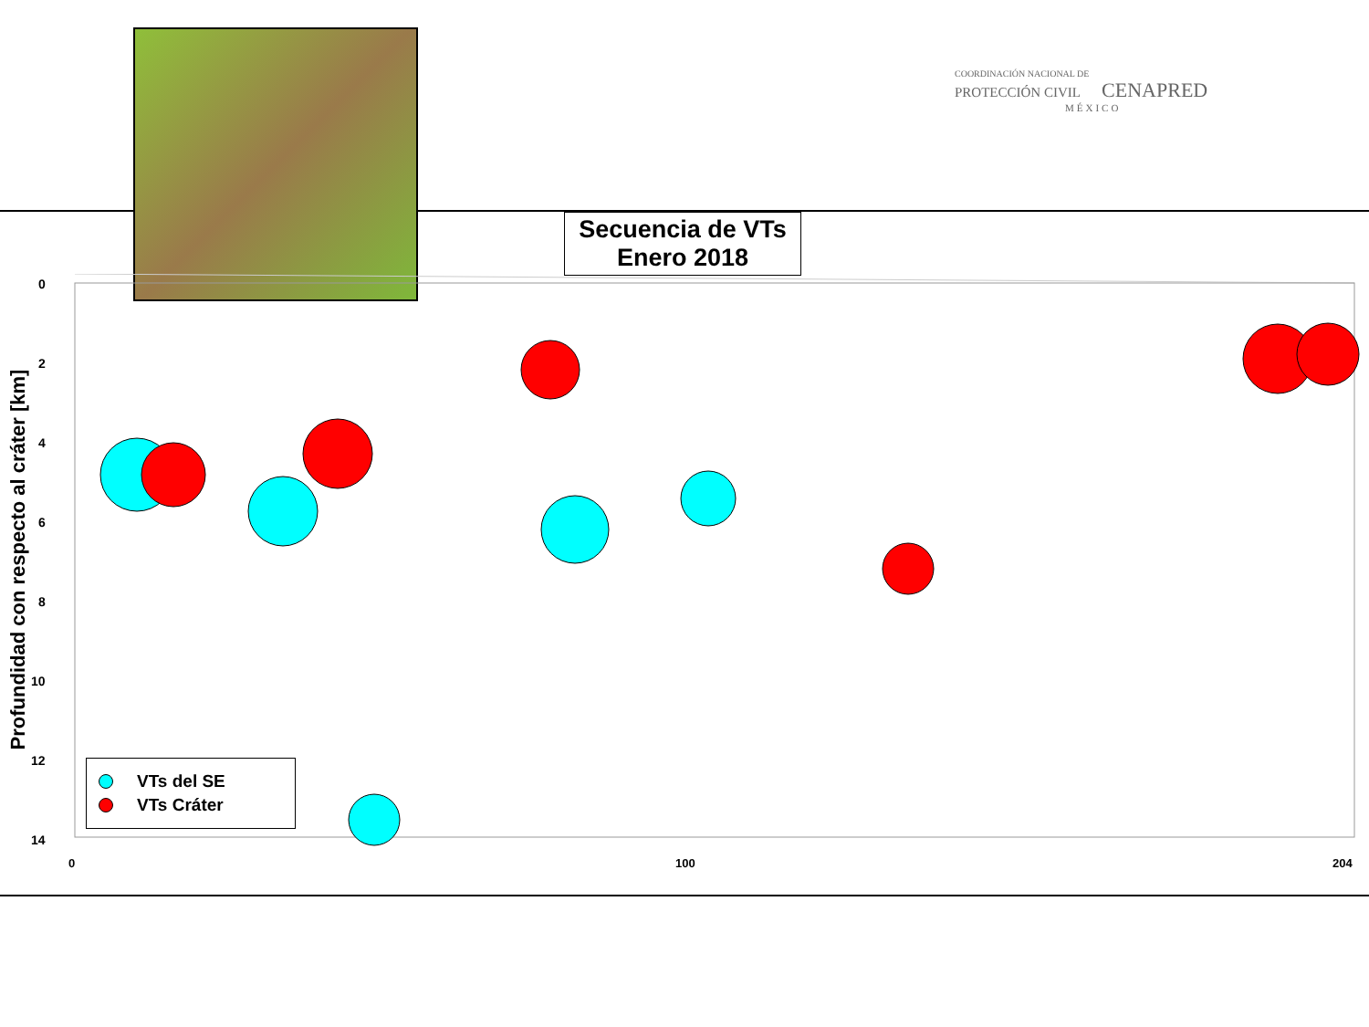COORDINACIÓN NACIONAL DE
PROTECCIÓN CIVIL CENAPRED
MÉXICO
Secuencia de VTs
Enero 2018
Profundidad con respecto al cráter [km]
0
2
4
6
8
10
12
14
0
100
204
VTs del SE
VTs Cráter